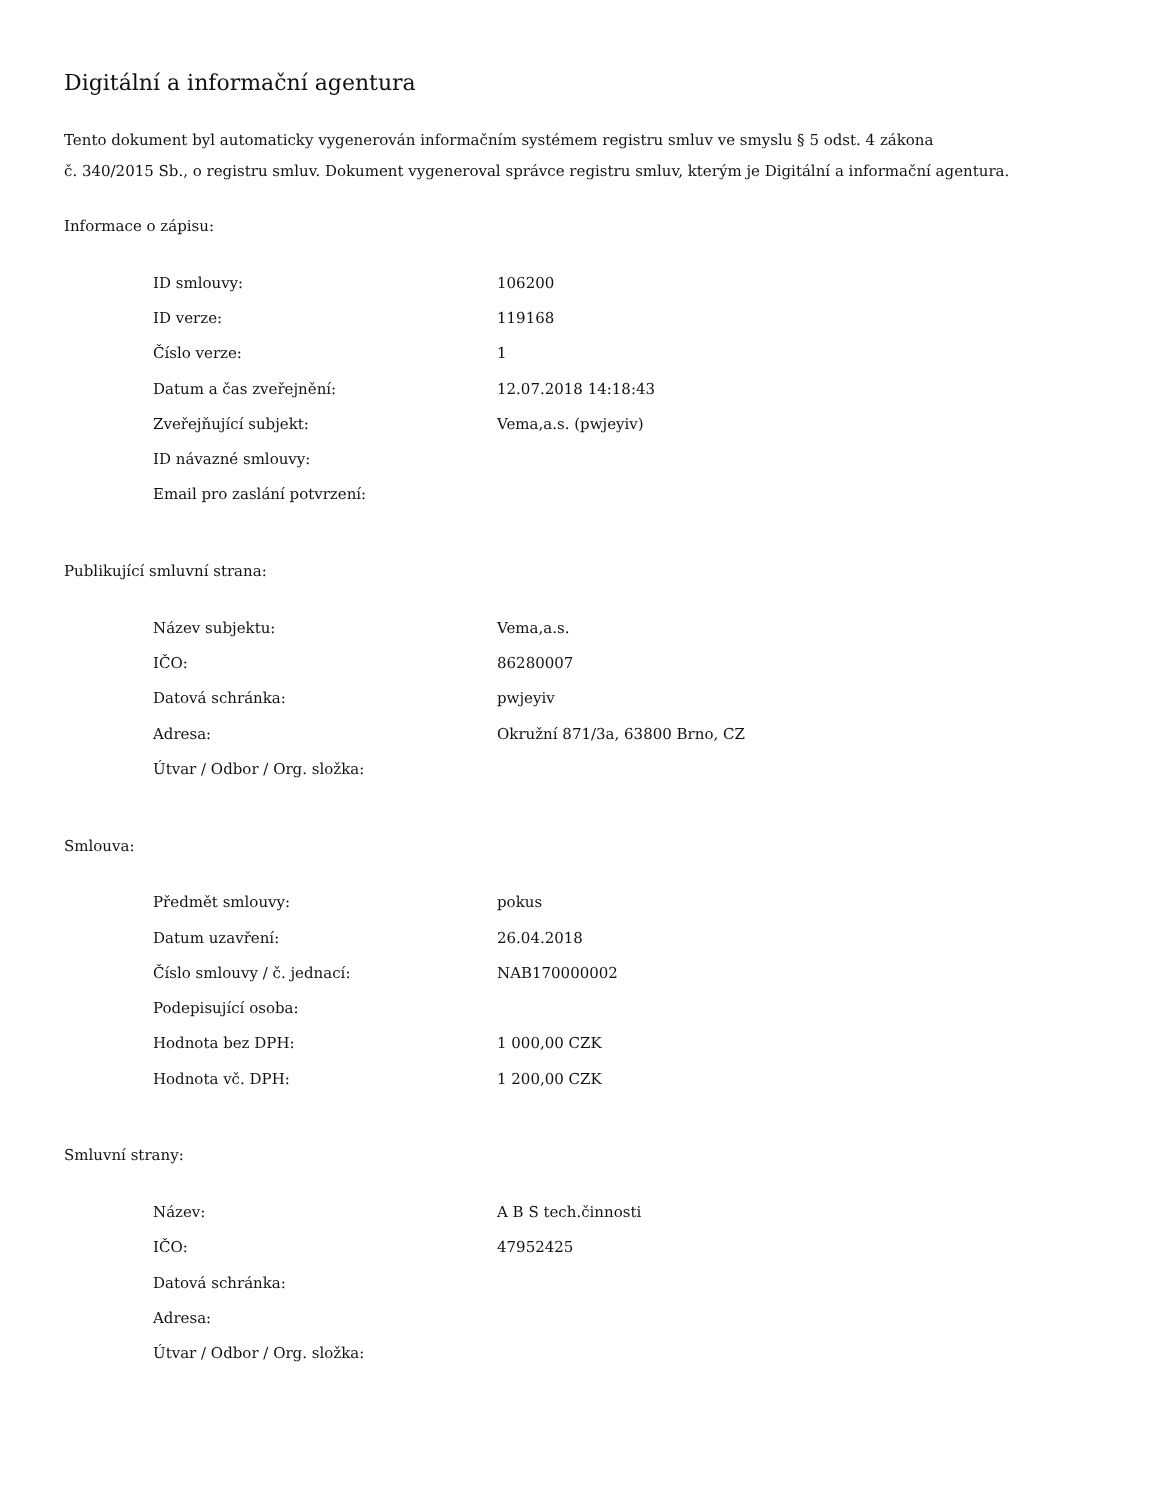Digitální a informační agentura
Tento dokument byl automaticky vygenerován informačním systémem registru smluv ve smyslu § 5 odst. 4 zákona
č. 340/2015 Sb., o registru smluv. Dokument vygeneroval správce registru smluv, kterým je Digitální a informační agentura.
Informace o zápisu:
| ID smlouvy: | 106200 |
| ID verze: | 119168 |
| Číslo verze: | 1 |
| Datum a čas zveřejnění: | 12.07.2018 14:18:43 |
| Zveřejňující subjekt: | Vema,a.s. (pwjeyiv) |
| ID návazné smlouvy: | |
| Email pro zaslání potvrzení: | |
Publikující smluvní strana:
| Název subjektu: | Vema,a.s. |
| IČO: | 86280007 |
| Datová schránka: | pwjeyiv |
| Adresa: | Okružní 871/3a, 63800 Brno, CZ |
| Útvar / Odbor / Org. složka: | |
Smlouva:
| Předmět smlouvy: | pokus |
| Datum uzavření: | 26.04.2018 |
| Číslo smlouvy / č. jednací: | NAB170000002 |
| Podepisující osoba: | |
| Hodnota bez DPH: | 1 000,00 CZK |
| Hodnota vč. DPH: | 1 200,00 CZK |
Smluvní strany:
| Název: | A B S tech.činnosti |
| IČO: | 47952425 |
| Datová schránka: | |
| Adresa: | |
| Útvar / Odbor / Org. složka: | |